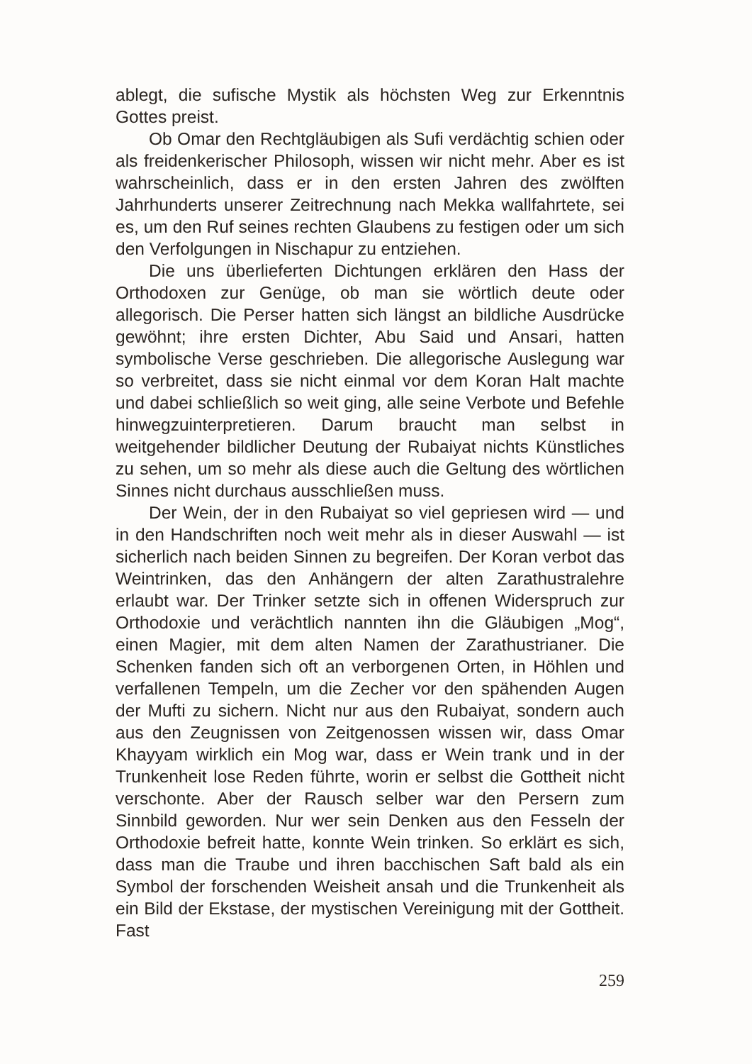ablegt, die sufische Mystik als höchsten Weg zur Erkenntnis Gottes preist.
Ob Omar den Rechtgläubigen als Sufi verdächtig schien oder als freidenkerischer Philosoph, wissen wir nicht mehr. Aber es ist wahrscheinlich, dass er in den ersten Jahren des zwölften Jahrhunderts unserer Zeitrechnung nach Mekka wallfahrtete, sei es, um den Ruf seines rechten Glaubens zu festigen oder um sich den Verfolgungen in Nischapur zu entziehen.
Die uns überlieferten Dichtungen erklären den Hass der Orthodoxen zur Genüge, ob man sie wörtlich deute oder allegorisch. Die Perser hatten sich längst an bildliche Ausdrücke gewöhnt; ihre ersten Dichter, Abu Said und Ansari, hatten symbolische Verse geschrieben. Die allegorische Auslegung war so verbreitet, dass sie nicht einmal vor dem Koran Halt machte und dabei schließlich so weit ging, alle seine Verbote und Befehle hinwegzuinterpretieren. Darum braucht man selbst in weitgehender bildlicher Deutung der Rubaiyat nichts Künstliches zu sehen, um so mehr als diese auch die Geltung des wörtlichen Sinnes nicht durchaus ausschließen muss.
Der Wein, der in den Rubaiyat so viel gepriesen wird — und in den Handschriften noch weit mehr als in dieser Auswahl — ist sicherlich nach beiden Sinnen zu begreifen. Der Koran verbot das Weintrinken, das den Anhängern der alten Zarathustralehre erlaubt war. Der Trinker setzte sich in offenen Widerspruch zur Orthodoxie und verächtlich nannten ihn die Gläubigen „Mog“, einen Magier, mit dem alten Namen der Zarathustrianer. Die Schenken fanden sich oft an verborgenen Orten, in Höhlen und verfallenen Tempeln, um die Zecher vor den spähenden Augen der Mufti zu sichern. Nicht nur aus den Rubaiyat, sondern auch aus den Zeugnissen von Zeitgenossen wissen wir, dass Omar Khayyam wirklich ein Mog war, dass er Wein trank und in der Trunkenheit lose Reden führte, worin er selbst die Gottheit nicht verschonte. Aber der Rausch selber war den Persern zum Sinnbild geworden. Nur wer sein Denken aus den Fesseln der Orthodoxie befreit hatte, konnte Wein trinken. So erklärt es sich, dass man die Traube und ihren bacchischen Saft bald als ein Symbol der forschenden Weisheit ansah und die Trunkenheit als ein Bild der Ekstase, der mystischen Vereinigung mit der Gottheit. Fast
259